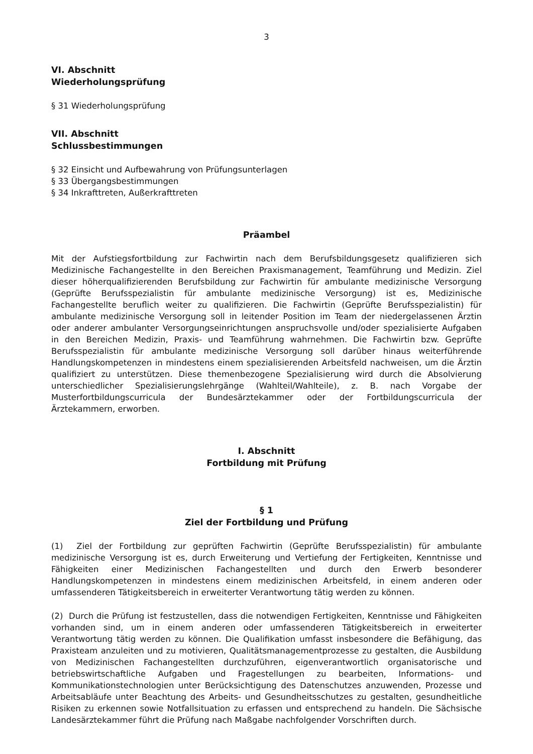3
VI. Abschnitt
Wiederholungsprüfung
§ 31 Wiederholungsprüfung
VII. Abschnitt
Schlussbestimmungen
§ 32 Einsicht und Aufbewahrung von Prüfungsunterlagen
§ 33 Übergangsbestimmungen
§ 34 Inkrafttreten, Außerkrafttreten
Präambel
Mit der Aufstiegsfortbildung zur Fachwirtin nach dem Berufsbildungsgesetz qualifizieren sich Medizinische Fachangestellte in den Bereichen Praxismanagement, Teamführung und Medizin. Ziel dieser höherqualifizierenden Berufsbildung zur Fachwirtin für ambulante medizinische Versorgung (Geprüfte Berufsspezialistin für ambulante medizinische Versorgung) ist es, Medizinische Fachangestellte beruflich weiter zu qualifizieren. Die Fachwirtin (Geprüfte Berufsspezialistin) für ambulante medizinische Versorgung soll in leitender Position im Team der niedergelassenen Ärztin oder anderer ambulanter Versorgungseinrichtungen anspruchsvolle und/oder spezialisierte Aufgaben in den Bereichen Medizin, Praxis- und Teamführung wahrnehmen. Die Fachwirtin bzw. Geprüfte Berufsspezialistin für ambulante medizinische Versorgung soll darüber hinaus weiterführende Handlungskompetenzen in mindestens einem spezialisierenden Arbeitsfeld nachweisen, um die Ärztin qualifiziert zu unterstützen. Diese themenbezogene Spezialisierung wird durch die Absolvierung unterschiedlicher Spezialisierungslehrgänge (Wahlteil/Wahlteile), z. B. nach Vorgabe der Musterfortbildungscurricula der Bundesärztekammer oder der Fortbildungscurricula der Ärztekammern, erworben.
I. Abschnitt
Fortbildung mit Prüfung
§ 1
Ziel der Fortbildung und Prüfung
(1) Ziel der Fortbildung zur geprüften Fachwirtin (Geprüfte Berufsspezialistin) für ambulante medizinische Versorgung ist es, durch Erweiterung und Vertiefung der Fertigkeiten, Kenntnisse und Fähigkeiten einer Medizinischen Fachangestellten und durch den Erwerb besonderer Handlungskompetenzen in mindestens einem medizinischen Arbeitsfeld, in einem anderen oder umfassenderen Tätigkeitsbereich in erweiterter Verantwortung tätig werden zu können.
(2) Durch die Prüfung ist festzustellen, dass die notwendigen Fertigkeiten, Kenntnisse und Fähigkeiten vorhanden sind, um in einem anderen oder umfassenderen Tätigkeitsbereich in erweiterter Verantwortung tätig werden zu können. Die Qualifikation umfasst insbesondere die Befähigung, das Praxisteam anzuleiten und zu motivieren, Qualitätsmanagementprozesse zu gestalten, die Ausbildung von Medizinischen Fachangestellten durchzuführen, eigenverantwortlich organisatorische und betriebswirtschaftliche Aufgaben und Fragestellungen zu bearbeiten, Informations- und Kommunikationstechnologien unter Berücksichtigung des Datenschutzes anzuwenden, Prozesse und Arbeitsabläufe unter Beachtung des Arbeits- und Gesundheitsschutzes zu gestalten, gesundheitliche Risiken zu erkennen sowie Notfallsituation zu erfassen und entsprechend zu handeln. Die Sächsische Landesärztekammer führt die Prüfung nach Maßgabe nachfolgender Vorschriften durch.